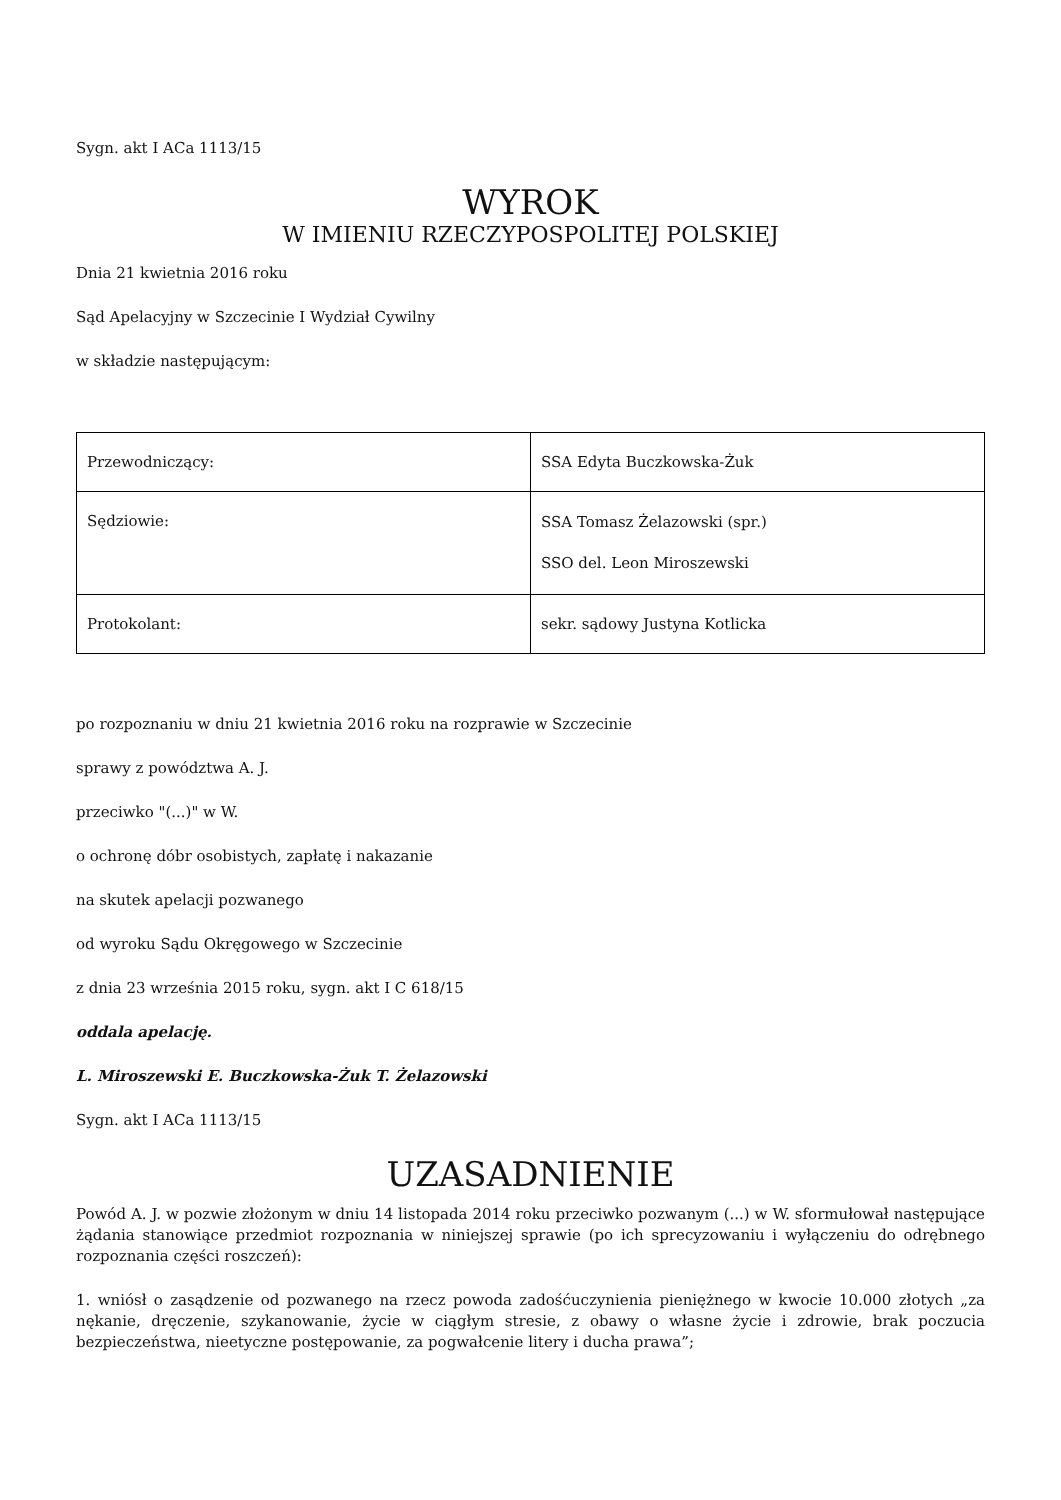Sygn. akt I ACa 1113/15
WYROK
W IMIENIU RZECZYPOSPOLITEJ POLSKIEJ
Dnia 21 kwietnia 2016 roku
Sąd Apelacyjny w Szczecinie I Wydział Cywilny
w składzie następującym:
| Przewodniczący: | SSA Edyta Buczkowska-Żuk |
| Sędziowie: | SSA Tomasz Żelazowski (spr.) SSO del. Leon Miroszewski |
| Protokolant: | sekr. sądowy Justyna Kotlicka |
po rozpoznaniu w dniu 21 kwietnia 2016 roku na rozprawie w Szczecinie
sprawy z powództwa A. J.
przeciwko "(...)" w W.
o ochronę dóbr osobistych, zapłatę i nakazanie
na skutek apelacji pozwanego
od wyroku Sądu Okręgowego w Szczecinie
z dnia 23 września 2015 roku, sygn. akt I C 618/15
oddala apelację.
L. Miroszewski E. Buczkowska-Żuk T. Żelazowski
Sygn. akt I ACa 1113/15
UZASADNIENIE
Powód A. J. w pozwie złożonym w dniu 14 listopada 2014 roku przeciwko pozwanym (...) w W. sformułował następujące żądania stanowiące przedmiot rozpoznania w niniejszej sprawie (po ich sprecyzowaniu i wyłączeniu do odrębnego rozpoznania części roszczeń):
1. wniósł o zasądzenie od pozwanego na rzecz powoda zadośćuczynienia pieniężnego w kwocie 10.000 złotych „za nękanie, dręczenie, szykanowanie, życie w ciągłym stresie, z obawy o własne życie i zdrowie, brak poczucia bezpieczeństwa, nieetyczne postępowanie, za pogwałcenie litery i ducha prawa”;